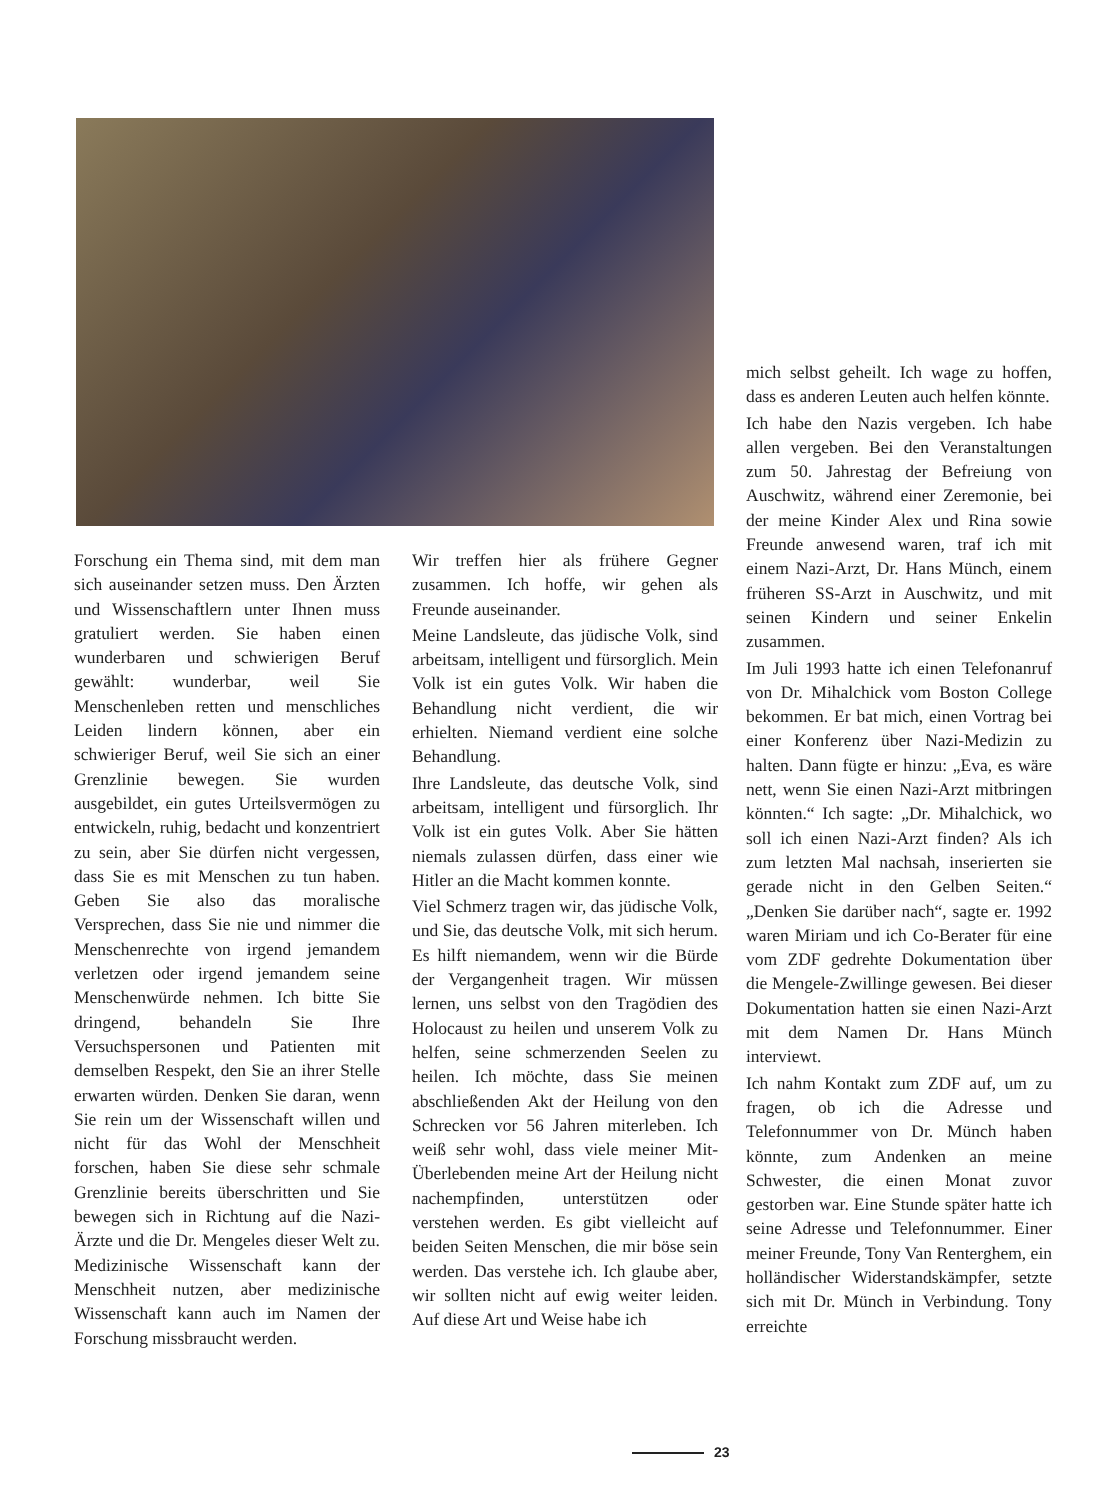Forschung ein Thema sind, mit dem man sich auseinander setzen muss. Den Ärzten und Wissenschaftlern unter Ihnen muss gratuliert werden. Sie haben einen wunderbaren und schwierigen Beruf gewählt: wunderbar, weil Sie Menschenleben retten und menschliches Leiden lindern können, aber ein schwieriger Beruf, weil Sie sich an einer Grenzlinie bewegen. Sie wurden ausgebildet, ein gutes Urteilsvermögen zu entwickeln, ruhig, bedacht und konzentriert zu sein, aber Sie dürfen nicht vergessen, dass Sie es mit Menschen zu tun haben. Geben Sie also das moralische Versprechen, dass Sie nie und nimmer die Menschenrechte von irgend jemandem verletzen oder irgend jemandem seine Menschenwürde nehmen. Ich bitte Sie dringend, behandeln Sie Ihre Versuchspersonen und Patienten mit demselben Respekt, den Sie an ihrer Stelle erwarten würden. Denken Sie daran, wenn Sie rein um der Wissenschaft willen und nicht für das Wohl der Menschheit forschen, haben Sie diese sehr schmale Grenzlinie bereits überschritten und Sie bewegen sich in Richtung auf die Nazi-Ärzte und die Dr. Mengeles dieser Welt zu. Medizinische Wissenschaft kann der Menschheit nutzen, aber medizinische Wissenschaft kann auch im Namen der Forschung missbraucht werden.
Wir treffen hier als frühere Gegner zusammen. Ich hoffe, wir gehen als Freunde auseinander.
Meine Landsleute, das jüdische Volk, sind arbeitsam, intelligent und fürsorglich. Mein Volk ist ein gutes Volk. Wir haben die Behandlung nicht verdient, die wir erhielten. Niemand verdient eine solche Behandlung.
Ihre Landsleute, das deutsche Volk, sind arbeitsam, intelligent und fürsorglich. Ihr Volk ist ein gutes Volk. Aber Sie hätten niemals zulassen dürfen, dass einer wie Hitler an die Macht kommen konnte.
Viel Schmerz tragen wir, das jüdische Volk, und Sie, das deutsche Volk, mit sich herum. Es hilft niemandem, wenn wir die Bürde der Vergangenheit tragen. Wir müssen lernen, uns selbst von den Tragödien des Holocaust zu heilen und unserem Volk zu helfen, seine schmerzenden Seelen zu heilen. Ich möchte, dass Sie meinen abschließenden Akt der Heilung von den Schrecken vor 56 Jahren miterleben. Ich weiß sehr wohl, dass viele meiner Mit-Überlebenden meine Art der Heilung nicht nachempfinden, unterstützen oder verstehen werden. Es gibt vielleicht auf beiden Seiten Menschen, die mir böse sein werden. Das verstehe ich. Ich glaube aber, wir sollten nicht auf ewig weiter leiden. Auf diese Art und Weise habe ich
mich selbst geheilt. Ich wage zu hoffen, dass es anderen Leuten auch helfen könnte.
Ich habe den Nazis vergeben. Ich habe allen vergeben. Bei den Veranstaltungen zum 50. Jahrestag der Befreiung von Auschwitz, während einer Zeremonie, bei der meine Kinder Alex und Rina sowie Freunde anwesend waren, traf ich mit einem Nazi-Arzt, Dr. Hans Münch, einem früheren SS-Arzt in Auschwitz, und mit seinen Kindern und seiner Enkelin zusammen.
Im Juli 1993 hatte ich einen Telefonanruf von Dr. Mihalchick vom Boston College bekommen. Er bat mich, einen Vortrag bei einer Konferenz über Nazi-Medizin zu halten. Dann fügte er hinzu: „Eva, es wäre nett, wenn Sie einen Nazi-Arzt mitbringen könnten.“ Ich sagte: „Dr. Mihalchick, wo soll ich einen Nazi-Arzt finden? Als ich zum letzten Mal nachsah, inserierten sie gerade nicht in den Gelben Seiten.“ „Denken Sie darüber nach“, sagte er. 1992 waren Miriam und ich Co-Berater für eine vom ZDF gedrehte Dokumentation über die Mengele-Zwillinge gewesen. Bei dieser Dokumentation hatten sie einen Nazi-Arzt mit dem Namen Dr. Hans Münch interviewt.
Ich nahm Kontakt zum ZDF auf, um zu fragen, ob ich die Adresse und Telefonnummer von Dr. Münch haben könnte, zum Andenken an meine Schwester, die einen Monat zuvor gestorben war. Eine Stunde später hatte ich seine Adresse und Telefonnummer. Einer meiner Freunde, Tony Van Renterghem, ein holländischer Widerstandskämpfer, setzte sich mit Dr. Münch in Verbindung. Tony erreichte
23